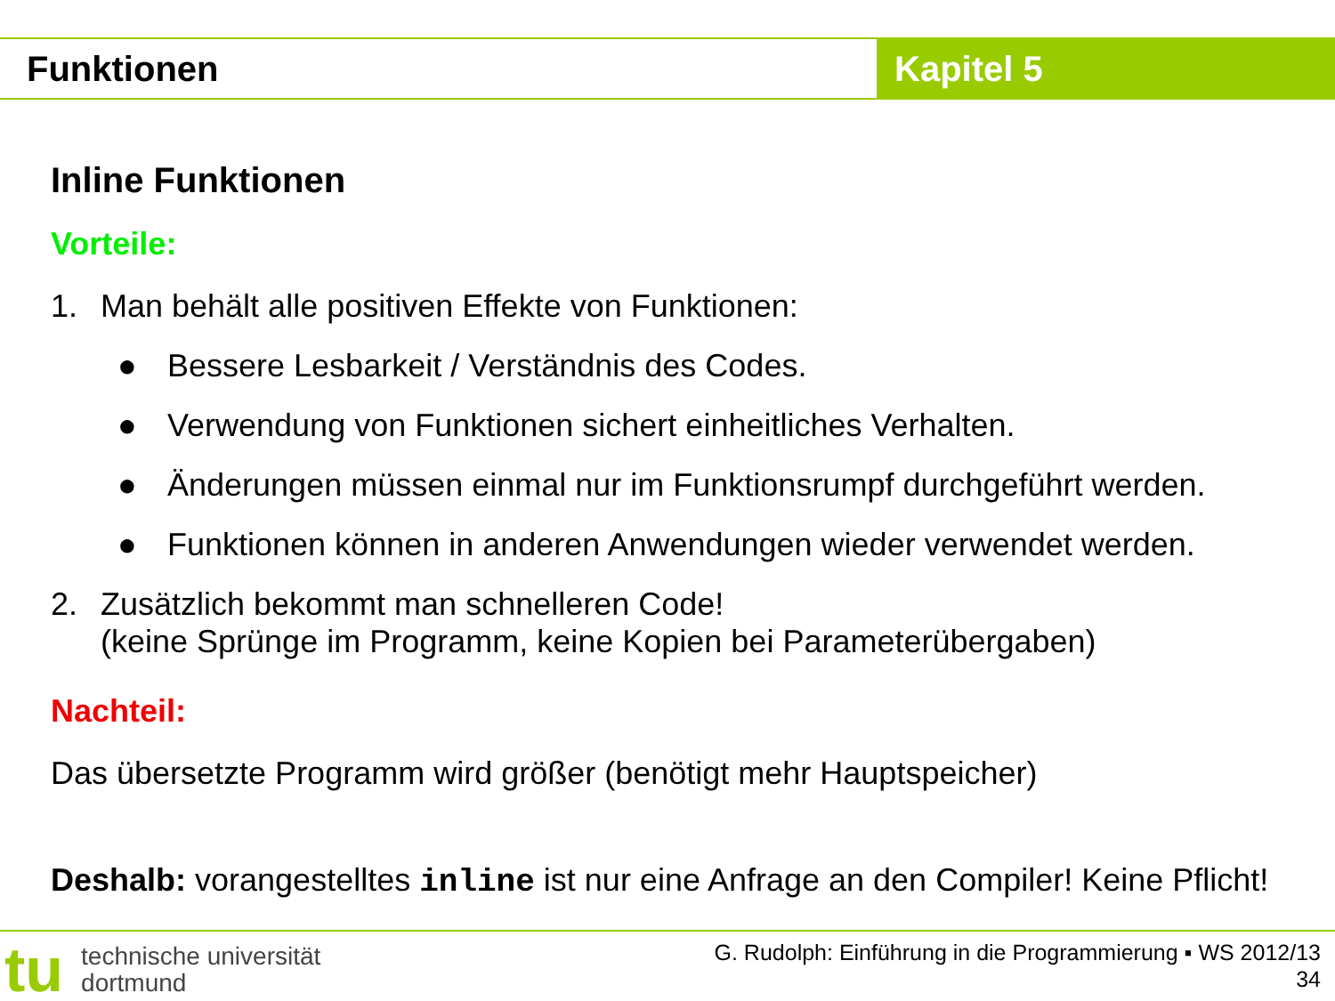Funktionen Kapitel 5
Inline Funktionen
Vorteile:
1. Man behält alle positiven Effekte von Funktionen:
● Bessere Lesbarkeit / Verständnis des Codes.
● Verwendung von Funktionen sichert einheitliches Verhalten.
● Änderungen müssen einmal nur im Funktionsrumpf durchgeführt werden.
● Funktionen können in anderen Anwendungen wieder verwendet werden.
2. Zusätzlich bekommt man schnelleren Code!
(keine Sprünge im Programm, keine Kopien bei Parameterübergaben)
Nachteil:
Das übersetzte Programm wird größer (benötigt mehr Hauptspeicher)
Deshalb: vorangestelltes inline ist nur eine Anfrage an den Compiler! Keine Pflicht!
tu technische universität
dortmund
G. Rudolph: Einführung in die Programmierung ▪ WS 2012/13
34